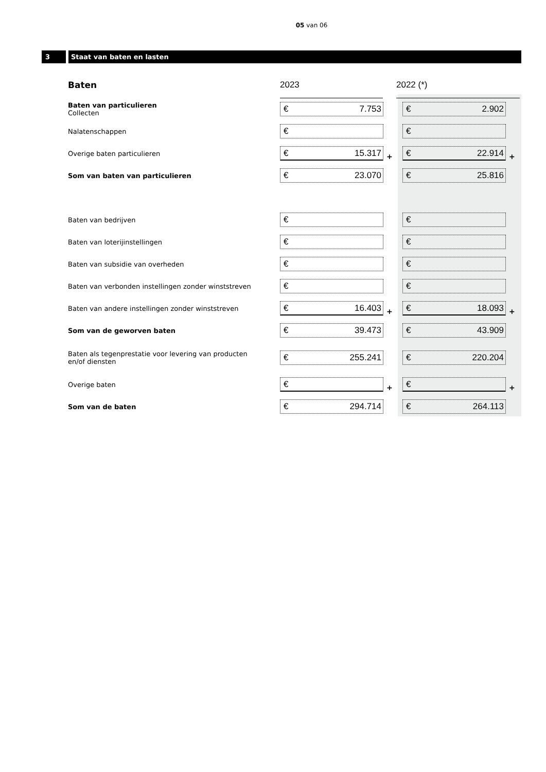05 van 06
3 Staat van baten en lasten
| Baten | 2023 | | 2022 (*) |
| --- | --- | --- | --- |
| Baten van particulieren Collecten | € 7.753 | | € 2.902 |
| Nalatenschappen | € | | € |
| Overige baten particulieren | € 15.317 + | | € 22.914 + |
| Som van baten van particulieren | € 23.070 | | € 25.816 |
| Baten van bedrijven | € | | € |
| Baten van loterijinstellingen | € | | € |
| Baten van subsidie van overheden | € | | € |
| Baten van verbonden instellingen zonder winststreven | € | | € |
| Baten van andere instellingen zonder winststreven | € 16.403 + | | € 18.093 + |
| Som van de geworven baten | € 39.473 | | € 43.909 |
| Baten als tegenprestatie voor levering van producten en/of diensten | € 255.241 | | € 220.204 |
| Overige baten | € + | | € + |
| Som van de baten | € 294.714 | | € 264.113 |